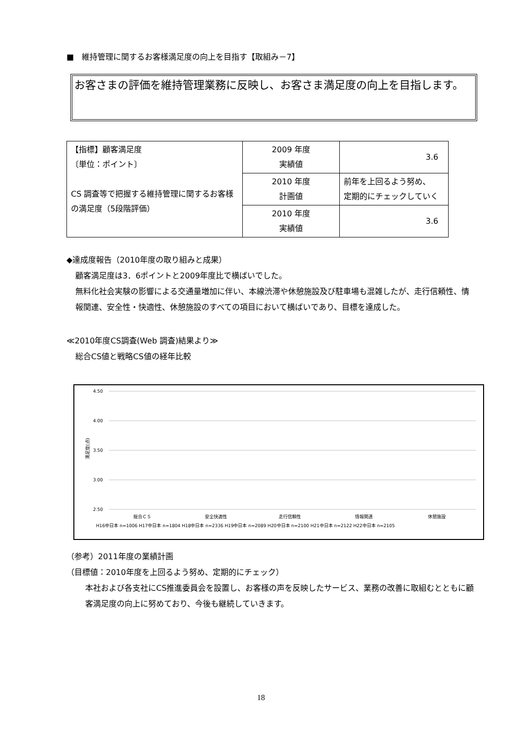■　維持管理に関するお客様満足度の向上を目指す【取組み－7】
お客さまの評価を維持管理業務に反映し、お客さま満足度の向上を目指します。
| 【指標】顧客満足度 〔単位：ポイント〕 CS 調査等で把握する維持管理に関するお客様の満足度（5段階評価） | 2009 年度 実績値 | 3.6 |
| | 2010 年度 計画値 | 前年を上回るよう努め、 定期的にチェックしていく |
| | 2010 年度 実績値 | 3.6 |
◆達成度報告（2010年度の取り組みと成果）
顧客満足度は3．6ポイントと2009年度比で横ばいでした。
無料化社会実験の影響による交通量増加に伴い、本線渋滞や休憩施設及び駐車場も混雑したが、走行信頼性、情報関連、安全性・快適性、休憩施設のすべての項目において横ばいであり、目標を達成した。
≪2010年度CS調査(Web 調査)結果より≫
総合CS値と戦略CS値の経年比較
4.50
4.00
3.50
3.00
2.50
満足度(点)
総合ＣＳ
安全快適性
走行信頼性
情報関連
休憩施設
H16中日本 n=1006 H17中日本 n=1804 H18中日本 n=2336 H19中日本 n=2089 H20中日本 n=2100 H21中日本 n=2122 H22中日本 n=2105
（参考）2011年度の業績計画
（目標値：2010年度を上回るよう努め、定期的にチェック）
本社および各支社にCS推進委員会を設置し、お客様の声を反映したサービス、業務の改善に取組むとともに顧客満足度の向上に努めており、今後も継続していきます。
18